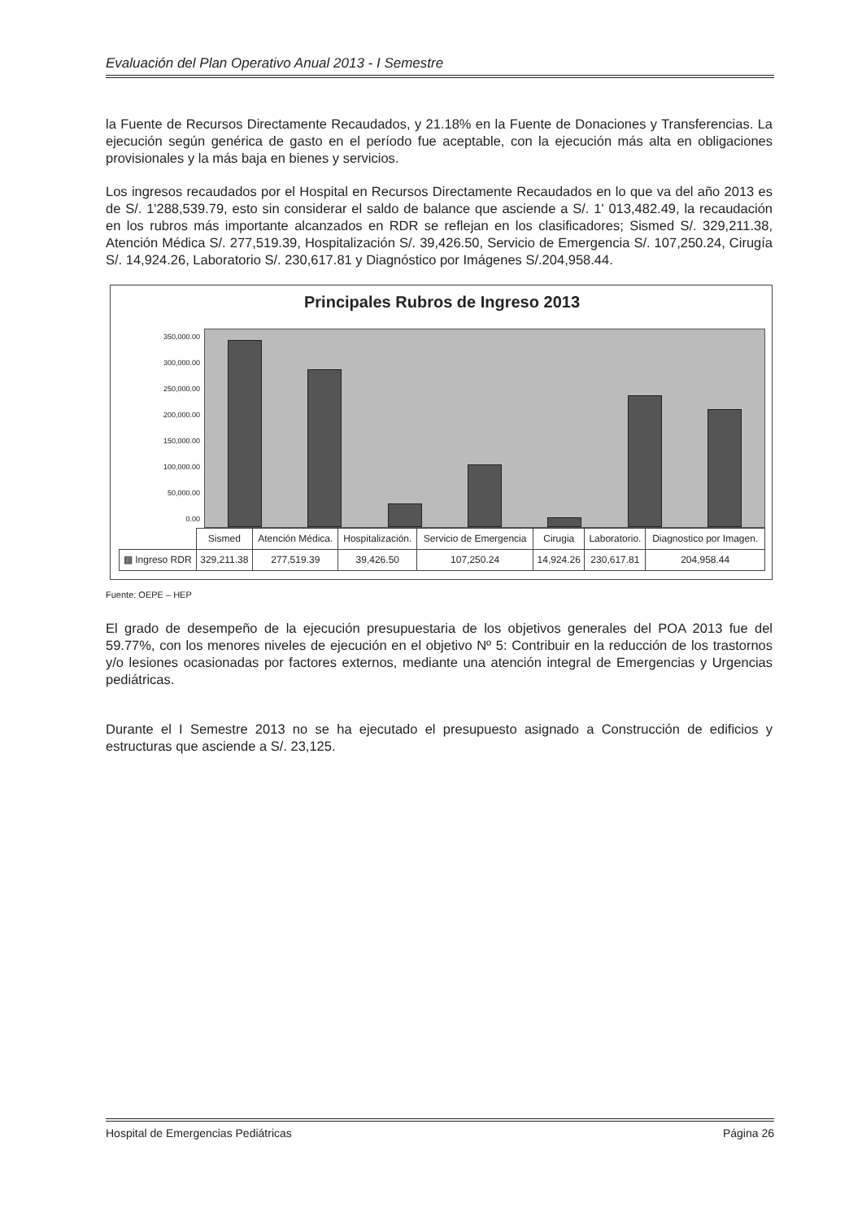Evaluación del Plan Operativo Anual 2013 - I Semestre
la Fuente de Recursos Directamente Recaudados, y 21.18% en la Fuente de Donaciones y Transferencias. La ejecución según genérica de gasto en el período fue aceptable, con la ejecución más alta en obligaciones provisionales y la más baja en bienes y servicios.
Los ingresos recaudados por el Hospital en Recursos Directamente Recaudados en lo que va del año 2013 es de S/. 1'288,539.79, esto sin considerar el saldo de balance que asciende a S/. 1' 013,482.49, la recaudación en los rubros más importante alcanzados en RDR se reflejan en los clasificadores; Sismed S/. 329,211.38, Atención Médica S/. 277,519.39, Hospitalización S/. 39,426.50, Servicio de Emergencia S/. 107,250.24, Cirugía S/. 14,924.26, Laboratorio S/. 230,617.81 y Diagnóstico por Imágenes S/.204,958.44.
Principales Rubros de Ingreso 2013
350,000.00
300,000.00
250,000.00
200,000.00
150,000.00
100,000.00
50,000.00
0.00
| | Sismed | Atención Médica. | Hospitalización. | Servicio de Emergencia | Cirugia | Laboratorio. | Diagnostico por Imagen. |
| ▩ Ingreso RDR | 329,211.38 | 277,519.39 | 39,426.50 | 107,250.24 | 14,924.26 | 230,617.81 | 204,958.44 |
Fuente: OEPE – HEP
El grado de desempeño de la ejecución presupuestaria de los objetivos generales del POA 2013 fue del 59.77%, con los menores niveles de ejecución en el objetivo Nº 5: Contribuir en la reducción de los trastornos y/o lesiones ocasionadas por factores externos, mediante una atención integral de Emergencias y Urgencias pediátricas.
Durante el I Semestre 2013 no se ha ejecutado el presupuesto asignado a Construcción de edificios y estructuras que asciende a S/. 23,125.
Hospital de Emergencias Pediátricas Página 26